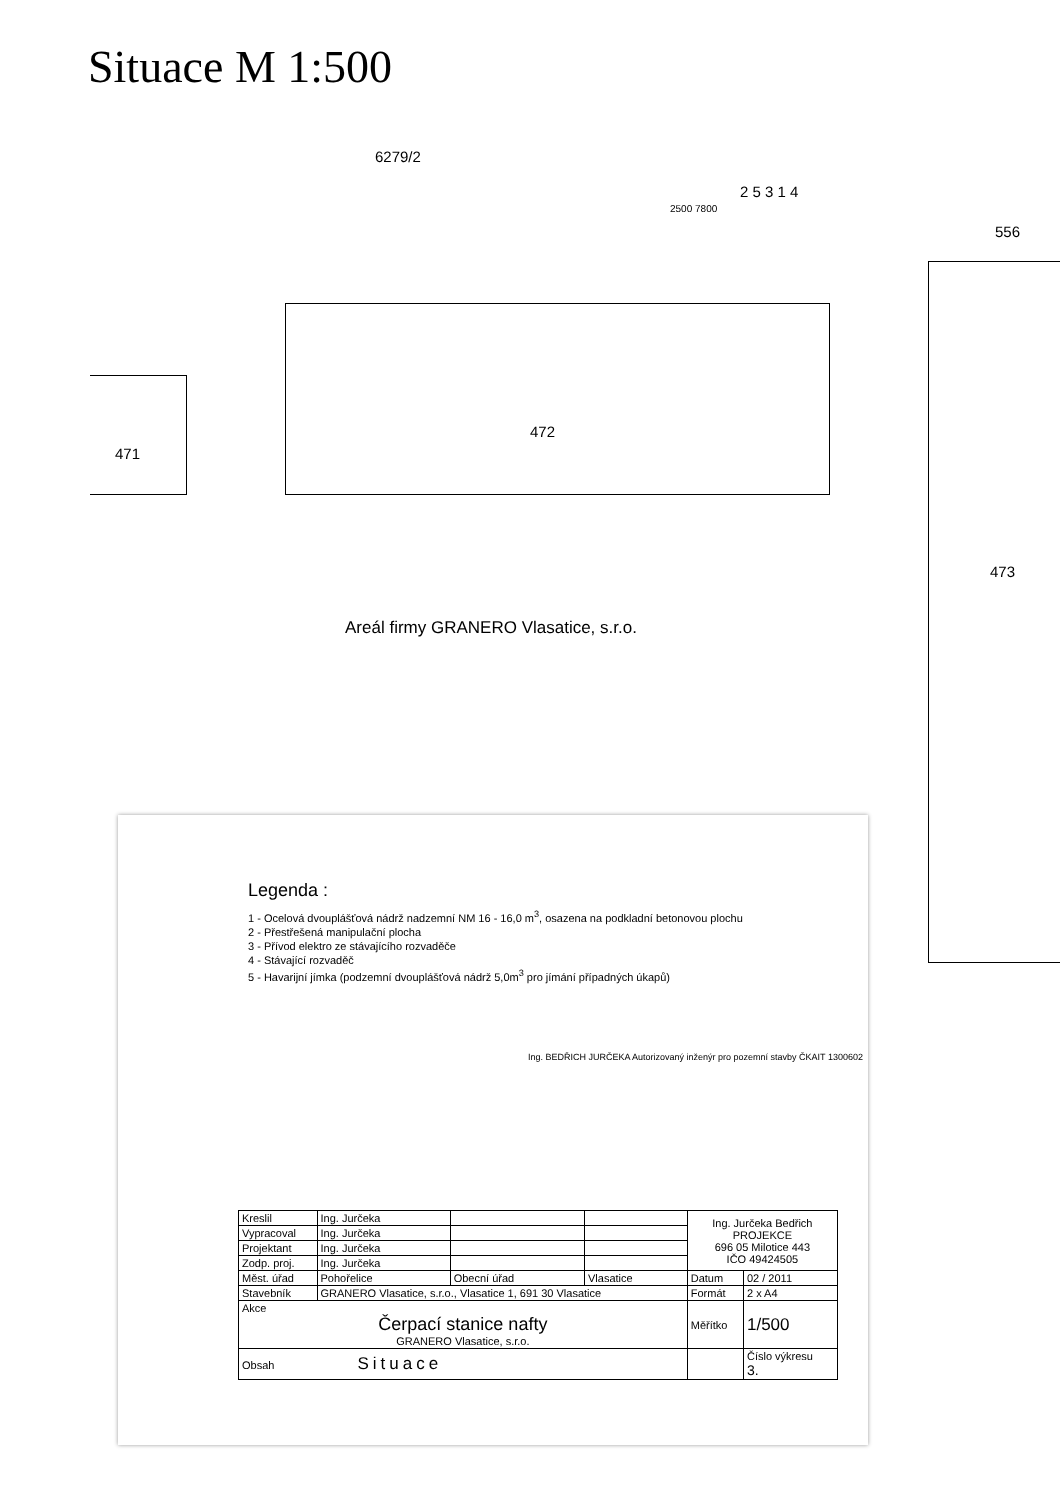Situace M 1:500
6279/2
2500 7800
2 5 3 1 4
556
471
472
473
Areál firmy GRANERO Vlasatice, s.r.o.
Legenda :
1 - Ocelová dvouplášťová nádrž nadzemní NM 16 - 16,0 m<sup>3</sup>, osazena na podkladní betonovou plochu
2 - Přestřešená manipulační plocha
3 - Přívod elektro ze stávajícího rozvaděče
4 - Stávající rozvaděč
5 - Havarijní jímka (podzemní dvouplášťová nádrž 5,0m<sup>3</sup> pro jímání případných úkapů)
Ing. BEDŘICH JURČEKA Autorizovaný inženýr pro pozemní stavby ČKAIT 1300602
| Kreslil | Ing. Jurčeka | | | Ing. Jurčeka Bedřich PROJEKCE 696 05 Milotice 443 IČO 49424505 | |
| Vypracoval | Ing. Jurčeka | | | | |
| Projektant | Ing. Jurčeka | | | | |
| Zodp. proj. | Ing. Jurčeka | | | | |
| Měst. úřad | Pohořelice | Obecní úřad | Vlasatice | Datum | 02 / 2011 |
| Stavebník | GRANERO Vlasatice, s.r.o., Vlasatice 1, 691 30 Vlasatice | | | Formát | 2 x A4 |
| Akce Čerpací stanice nafty GRANERO Vlasatice, s.r.o. | | | | Měřítko | 1/500 |
| Obsah Situace | | | | | Číslo výkresu 3. |